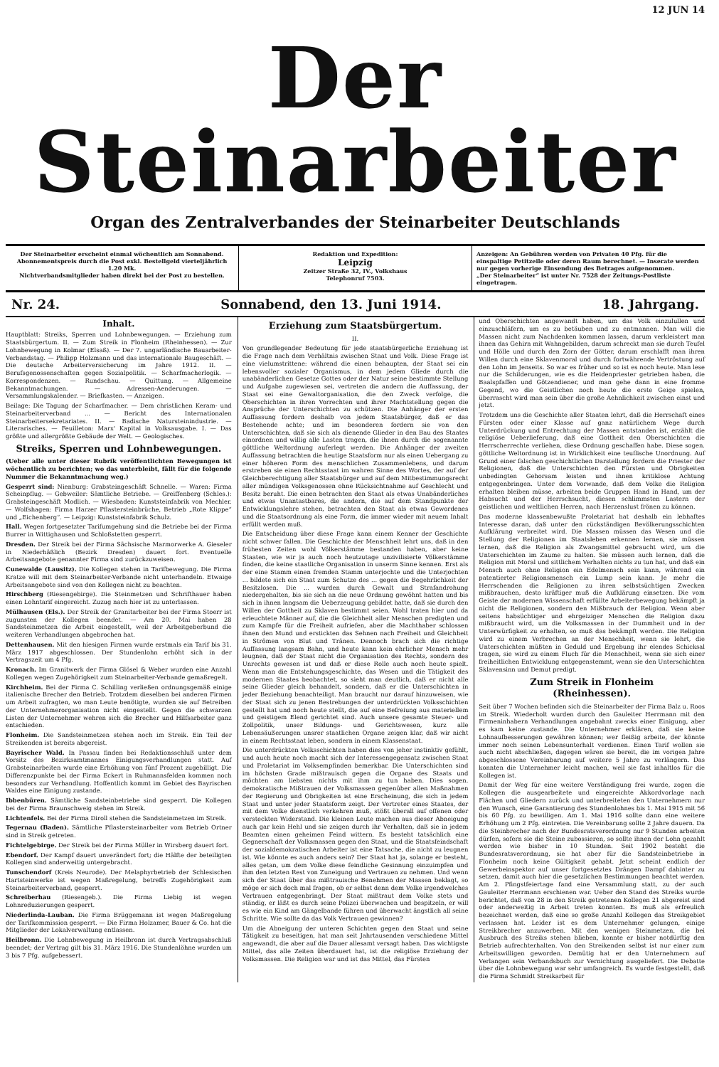12 JUN 14
Der Steinarbeiter
Organ des Zentralverbandes der Steinarbeiter Deutschlands
Der Steinarbeiter erscheint einmal wöchentlich am Sonnabend.
Abonnementspreis durch die Post exkl. Bestellgeld vierteljährlich 1.20 Mk.
Nichtverbandsmitglieder haben direkt bei der Post zu bestellen.
Redaktion und Expedition:
Leipzig
Zeitzer Straße 32, IV., Volkshaus
Telephonruf 7503.
Anzeigen: An Gebühren werden von Privaten 40 Pfg. für die einspaltige Petitzeile oder deren Raum berechnet. — Inserate werden nur gegen vorherige Einsendung des Betrages aufgenommen.
„Der Steinarbeiter“ ist unter Nr. 7528 der Zeitungs-Postliste eingetragen.
Nr. 24. Sonnabend, den 13. Juni 1914. 18. Jahrgang.
Inhalt.
Hauptblatt: Streiks, Sperren und Lohnbewegungen. — Erziehung zum Staatsbürgertum. II. — Zum Streik in Flonheim (Rheinhessen). — Zur Lohnbewegung in Kolmar (Elsaß). — Der 7. ungarländische Bauarbeiter-Verbandstag. — Philipp Holzmann und das internationale Baugeschäft. — Die deutsche Arbeiterversicherung im Jahre 1912. II. — Berufsgenossenschaften gegen Sozialpolitik. — Scharfmacherlogik. — Korrespondenzen. — Rundschau. — Quittung. — Allgemeine Bekanntmachungen. — Adressen-Aenderungen. — Versammlungskalender. — Briefkasten. — Anzeigen.
Beilage: Die Tagung der Scharfmacher. — Dem christlichen Keram- und Steinarbeiterverband ... — Bericht des Internationalen Steinarbeitersekretariates. II. — Badische Natursteinindustrie. — Literarisches. — Feuilleton: Marx' Kapital in Volksausgabe. I. — Das größte und allergrößte Gebäude der Welt. — Geologisches.
Streiks, Sperren und Lohnbewegungen.
(Ueber alle unter dieser Rubrik veröffentlichten Bewegungen ist wöchentlich zu berichten; wo das unterbleibt, fällt für die folgende Nummer die Bekanntmachung weg.)
Gesperrt sind: Nienburg: Grabsteingeschäft Schnelle. — Waren: Firma Scheinpflug. — Gebweiler: Sämtliche Betriebe. — Greiffenberg (Schles.): Grabsteingeschäft Modlich. — Wiesbaden: Kunststeinfabrik von Mechler. — Wolfshagen: Firma Harzer Pflastersteinbrüche, Betrieb „Rote Klippe“ und „Eichenberg“. — Leipzig: Kunststeinfabrik Schulz.
Hall. Wegen fortgesetzter Tarifumgehung sind die Betriebe bei der Firma Burrer in Wittighausen und Schloßstetten gesperrt.
Dresden. Der Streik bei der Firma Sächsische Marmorwerke A. Gieseler in Niederhäßlich (Bezirk Dresden) dauert fort. Eventuelle Arbeitsangebote genannter Firma sind zurückzuweisen.
Cunewalde (Lausitz). Die Kollegen stehen in Tarifbewegung. Die Firma Kratze will mit dem Steinarbeiter-Verbande nicht unterhandeln. Etwaige Arbeitsangebote sind von den Kollegen nicht zu beachten.
Hirschberg (Riesengebirge). Die Steinmetzen und Schrifthauer haben einen Lohntarif eingereicht. Zuzug nach hier ist zu unterlassen.
Mülhausen (Els.). Der Streik der Granitarbeiter bei der Firma Stoerr ist zugunsten der Kollegen beendet. — Am 20. Mai haben 28 Sandsteinmetzen die Arbeit eingestellt, weil der Arbeitgeberbund die weiteren Verhandlungen abgebrochen hat.
Dettenhausen. Mit den hiesigen Firmen wurde erstmals ein Tarif bis 31. März 1917 abgeschlossen. Der Stundenlohn erhöht sich in der Vertragszeit um 4 Pfg.
Kronach. Im Granitwerk der Firma Glösel & Weber wurden eine Anzahl Kollegen wegen Zugehörigkeit zum Steinarbeiter-Verbande gemaßregelt.
Kirchheim. Bei der Firma C. Schilling verließen ordnungsgemäß einige italienische Brecher den Betrieb. Trotzdem dieselben bei anderen Firmen um Arbeit zufragten, wo man Leute benötigte, wurden sie auf Betreiben der Unternehmerorganisation nicht eingestellt. Gegen die schwarzen Listen der Unternehmer wehren sich die Brecher und Hilfsarbeiter ganz entschieden.
Flonheim. Die Sandsteinmetzen stehen noch im Streik. Ein Teil der Streikenden ist bereits abgereist.
Bayrischer Wald. In Passau finden bei Redaktionsschluß unter dem Vorsitz des Bezirksamtmannes Einigungsverhandlungen statt. Auf Grabsteinarbeiten wurde eine Erhöhung von fünf Prozent zugebilligt. Die Differenzpunkte bei der Firma Eckert in Ruhmannsfelden kommen noch besonders zur Verhandlung. Hoffentlich kommt im Gebiet des Bayrischen Waldes eine Einigung zustande.
Ibbenbüren. Sämtliche Sandsteinbetriebe sind gesperrt. Die Kollegen bei der Firma Braunschweig stehen im Streik.
Lichtenfels. Bei der Firma Diroll stehen die Sandsteinmetzen im Streik.
Tegernau (Baden). Sämtliche Pflastersteinarbeiter vom Betrieb Ortner sind in Streik getreten.
Fichtelgebirge. Der Streik bei der Firma Müller in Wirsberg dauert fort.
Ebendorf. Der Kampf dauert unverändert fort; die Hälfte der beteiligten Kollegen sind anderweitig untergebracht.
Tunschendorf (Kreis Neurode). Der Melaphyrbetrieb der Schlesischen Hartsteinwerke ist wegen Maßregelung, betreffs Zugehörigkeit zum Steinarbeiterverband, gesperrt.
Schreiberhau (Riesengeb.). Die Firma Liebig ist wegen Lohnreduzierungen gesperrt.
Niederlinda-Lauban. Die Firma Brüggemann ist wegen Maßregelung der Tarifkommission gesperrt. — Die Firma Holzamer, Bauer & Co. hat die Mitglieder der Lokalverwaltung entlassen.
Heilbronn. Die Lohnbewegung in Heilbronn ist durch Vertragsabschluß beendet; der Vertrag gilt bis 31. März 1916. Die Stundenlöhne wurden um 3 bis 7 Pfg. aufgebessert.
Erziehung zum Staatsbürgertum.
II.
Von grundlegender Bedeutung für jede staatsbürgerliche Erziehung ist die Frage nach dem Verhältnis zwischen Staat und Volk. Diese Frage ist eine vielumstrittene: während die einen behaupten, der Staat sei ein lebensvoller sozialer Organismus, in dem jedem Gliede durch die unabänderlichen Gesetze Gottes oder der Natur seine bestimmte Stellung und Aufgabe zugewiesen sei, vertreten die andern die Auffassung, der Staat sei eine Gewaltorganisation, die den Zweck verfolge, die Oberschichten in ihren Vorrechten und ihrer Machtstellung gegen die Ansprüche der Unterschichten zu schützen. Die Anhänger der ersten Auffassung fordern deshalb von jedem Staatsbürger, daß er das Bestehende achte; und im besonderen fordern sie von den Unterschichten, daß sie sich als dienende Glieder in den Bau des Staates einordnen und willig alle Lasten tragen, die ihnen durch die sogenannte göttliche Weltordnung auferlegt werden. Die Anhänger der zweiten Auffassung betrachten die heutige Staatsform nur als einen Uebergang zu einer höheren Form des menschlichen Zusammenlebens, und darum erstreben sie einen Rechtsstaat im wahren Sinne des Wortes, der auf der Gleichberechtigung aller Staatsbürger und auf dem Mitbestimmungsrecht aller mündigen Volksgenossen ohne Rücksichtnahme auf Geschlecht und Besitz beruht. Die einen betrachten den Staat als etwas Unabänderliches und etwas Unantastbares, die andern, die auf dem Standpunkte der Entwicklungslehre stehen, betrachten den Staat als etwas Gewordenes und die Staatsordnung als eine Form, die immer wieder mit neuem Inhalt erfüllt werden muß.
Die Entscheidung über diese Frage kann einem Kenner der Geschichte nicht schwer fallen. Die Geschichte der Menschheit lehrt uns, daß in den frühesten Zeiten wohl Völkerstämme bestanden haben, aber keine Staaten, wie wir ja auch noch heutzutage unzivilisierte Völkerstämme finden, die keine staatliche Organisation in unserm Sinne kennen. Erst als der eine Stamm einen fremden Stamm unterjochte und die Unterjochten ... bildete sich ein Staat zum Schutze des ... gegen die Begehrlichkeit der Besitzlosen. Die ... wurden durch Gewalt und Strafandrohung niedergehalten, bis sie sich an die neue Ordnung gewöhnt hatten und bis sich in ihnen langsam die Ueberzeugung gebildet hatte, daß sie durch den Willen der Gottheit zu Sklaven bestimmt seien. Wohl traten hier und da erleuchtete Männer auf, die die Gleichheit aller Menschen predigten und zum Kampfe für die Freiheit aufriefen, aber die Machthaber schlossen ihnen den Mund und erstickten das Sehnen nach Freiheit und Gleichheit in Strömen von Blut und Tränen. Dennoch brach sich die richtige Auffassung langsam Bahn, und heute kann kein ehrlicher Mensch mehr leugnen, daß der Staat nicht die Organisation des Rechts, sondern des Unrechts gewesen ist und daß er diese Rolle auch noch heute spielt. Wenn man die Entstehungsgeschichte, das Wesen und die Tätigkeit des modernen Staates beobachtet, so sieht man deutlich, daß er nicht alle seine Glieder gleich behandelt, sondern, daß er die Unterschichten in jeder Beziehung benachteiligt. Man braucht nur darauf hinzuweisen, wie der Staat sich zu jenen Bestrebungen der unterdrückten Volksschichten gestellt hat und noch heute stellt, die auf eine Befreiung aus materiellem und geistigem Elend gerichtet sind. Auch unsere gesamte Steuer- und Zollpolitik, unser Bildungs- und Gerichtswesen, kurz alle Lebensäußerungen unsrer staatlichen Organe zeigen klar, daß wir nicht in einem Rechtsstaat leben, sondern in einem Klassenstaat.
Die unterdrückten Volksschichten haben dies von jeher instinktiv gefühlt, und auch heute noch macht sich der Interessengegensatz zwischen Staat und Proletariat im Volksempfinden bemerkbar. Die Unterschichten sind im höchsten Grade mißtrauisch gegen die Organe des Staats und möchten am liebsten nichts mit ihm zu tun haben. Dies sogen. demokratische Mißtrauen der Volksmassen gegenüber allen Maßnahmen der Regierung und Obrigkeiten ist eine Erscheinung, die sich in jedem Staat und unter jeder Staatsform zeigt. Der Vertreter eines Staates, der mit dem Volke dienstlich verkehren muß, stößt überall auf offenen oder versteckten Widerstand. Die kleinen Leute machen aus dieser Abneigung auch gar kein Hehl und sie zeigen durch ihr Verhalten, daß sie in jedem Beamten einen geheimen Feind wittern. Es besteht tatsächlich eine Gegnerschaft der Volksmassen gegen den Staat, und die Staatsfeindschaft der sozialdemokratischen Arbeiter ist eine Tatsache, die nicht zu leugnen ist. Wie könnte es auch anders sein? Der Staat hat ja, solange er besteht, alles getan, um dem Volke diese feindliche Gesinnung einzuimpfen und ihm den letzten Rest von Zuneigung und Vertrauen zu nehmen. Und wenn sich der Staat über das mißtrauische Benehmen der Massen beklagt, so möge er sich doch mal fragen, ob er selbst denn dem Volke irgendwelches Vertrauen entgegenbringt. Der Staat mißtraut dem Volke stets und ständig, er läßt es durch seine Polizei überwachen und bespitzeln, er will es wie ein Kind am Gängelbande führen und überwacht ängstlich all seine Schritte. Wie sollte da das Volk Vertrauen gewinnen?
Um die Abneigung der unteren Schichten gegen den Staat und seine Tätigkeit zu beseitigen, hat man seit Jahrtausenden verschiedene Mittel angewandt, die aber auf die Dauer allesamt versagt haben. Das wichtigste Mittel, das alle Zeiten überdauert hat, ist die religiöse Erziehung der Volksmassen. Die Religion war und ist das Mittel, das Fürsten
und Oberschichten angewandt haben, um das Volk einzulullen und einzuschläfern, um es zu betäuben und zu entmannen. Man will die Massen nicht zum Nachdenken kommen lassen, darum verkleistert man ihnen das Gehirn mit Wahngebilden, darum schreckt man sie durch Teufel und Hölle und durch den Zorn der Götter, darum erschlafft man ihren Willen durch eine Sklavenmoral und durch fortwährende Vertröstung auf den Lohn im Jenseits. So war es früher und so ist es noch heute. Man lese nur die Schilderungen, wie es die Heidenpriester getrieben haben, die Baalspfaffen und Götzendiener, und man gehe dann in eine fromme Gegend, wo die Geistlichen noch heute die erste Geige spielen, überrascht wird man sein über die große Aehnlichkeit zwischen einst und jetzt.
Trotzdem uns die Geschichte aller Staaten lehrt, daß die Herrschaft eines Fürsten oder einer Klasse auf ganz natürlichem Wege durch Unterdrückung und Entrechtung der Massen entstanden ist, erzählt die religiöse Ueberlieferung, daß eine Gottheit den Oberschichten die Herrscherrechte verliehen, diese Ordnung geschaffen habe. Diese sogen. göttliche Weltordnung ist in Wirklichkeit eine teuflische Unordnung. Auf Grund einer falschen geschichtlichen Darstellung fordern die Priester der Religionen, daß die Unterschichten den Fürsten und Obrigkeiten unbedingten Gehorsam leisten und ihnen kritiklose Achtung entgegenbringen. Unter dem Vorwande, daß dem Volke die Religion erhalten bleiben müsse, arbeiten beide Gruppen Hand in Hand, um der Habsucht und der Herrschsucht, diesen schlimmsten Lastern der geistlichen und weltlichen Herren, nach Herzenslust frönen zu können.
Das moderne klassenbewußte Proletariat hat deshalb ein lebhaftes Interesse daran, daß unter den rückständigen Bevölkerungsschichten Aufklärung verbreitet wird. Die Massen müssen das Wesen und die Stellung der Religionen im Staatsleben erkennen lernen, sie müssen lernen, daß die Religion als Zwangsmittel gebraucht wird, um die Unterschichten im Zaume zu halten. Sie müssen auch lernen, daß die Religion mit Moral und sittlichem Verhalten nichts zu tun hat, und daß ein Mensch auch ohne Religion ein Edelmensch sein kann, während ein patentierter Religionsmensch ein Lump sein kann. Je mehr die Herrschenden die Religionen zu ihren selbstsüchtigen Zwecken mißbrauchen, desto kräftiger muß die Aufklärung einsetzen. Die vom Geiste der modernen Wissenschaft erfüllte Arbeiterbewegung bekämpft ja nicht die Religionen, sondern den Mißbrauch der Religion. Wenn aber seitens habsüchtiger und ehrgeiziger Menschen die Religion dazu mißbraucht wird, um die Volksmassen in der Dummheit und in der Unterwürfigkeit zu erhalten, so muß das bekämpft werden. Die Religion wird zu einem Verbrechen an der Menschheit, wenn sie lehrt, die Unterschichten müßten in Geduld und Ergebung ihr elendes Schicksal tragen, sie wird zu einem Fluch für die Menschheit, wenn sie sich einer freiheitlichen Entwicklung entgegenstemmt, wenn sie den Unterschichten Sklavensinn und Demut predigt.
Zum Streik in Flonheim
(Rheinhessen).
Seit über 7 Wochen befinden sich die Steinarbeiter der Firma Balz u. Roos im Streik. Wiederholt wurden durch den Gauleiter Herrmann mit den Firmeninhabern Verhandlungen angebahnt zwecks einer Einigung, aber es kam keine zustande. Die Unternehmer erklären, daß sie keine Lohnaufbesserungen gewähren können; wer fleißig arbeite, der könnte immer noch seinen Lebensunterhalt verdienen. Einen Tarif wollen sie auch nicht abschließen, dagegen wären sie bereit, die im vorigen Jahre abgeschlossene Vereinbarung auf weitere 5 Jahre zu verlängern. Das konnten die Unternehmer leicht machen, weil sie fast inhaltlos für die Kollegen ist.
Damit der Weg für eine weitere Verständigung frei wurde, zogen die Kollegen die ausgearbeitete und eingereichte Akkordvorlage nach Flächen und Gliedern zurück und unterbreiteten den Unternehmern nur den Wunsch, eine Garantierung des Stundenlohnes bis 1. Mai 1915 mit 56 bis 60 Pfg. zu bewilligen. Am 1. Mai 1916 sollte dann eine weitere Erhöhung um 2 Pfg. eintreten. Die Vereinbarung sollte 2 Jahre dauern. Da die Steinbrecher nach der Bundesratsverordnung nur 9 Stunden arbeiten dürfen, sofern sie die Steine zubossieren, so sollte ihnen der Lohn gezahlt werden wie bisher in 10 Stunden. Seit 1902 besteht die Bundesratsverordnung, sie hat aber für die Sandsteinbetriebe in Flonheim noch keine Gültigkeit gehabt. Jetzt scheint endlich der Gewerbeinspektor auf unser fortgesetztes Drängen Dampf dahinter zu setzen, damit auch hier die gesetzlichen Bestimmungen beachtet werden. Am 2. Pfingstfeiertage fand eine Versammlung statt, zu der auch Gauleiter Herrmann erschienen war. Ueber den Stand des Streiks wurde berichtet, daß von 28 in den Streik getretenen Kollegen 21 abgereist sind oder anderweitig in Arbeit treten konnten. Es muß als erfreulich bezeichnet werden, daß eine so große Anzahl Kollegen das Streikgebiet verlassen hat. Leider ist es dem Unternehmer gelungen, einige Streikbrecher anzuwerben. Mit den wenigen Steinmetzen, die bei Ausbruch des Streiks stehen blieben, konnte er bisher notdürftig den Betrieb aufrechterhalten. Von den Streikenden selbst ist nur einer zum Arbeitswilligen geworden. Demütig hat er den Unternehmern auf Verlangen sein Verbandsbuch zur Vernichtung ausgeliefert. Die Debatte über die Lohnbewegung war sehr umfangreich. Es wurde festgestellt, daß die Firma Schmidt Streikarbeit für